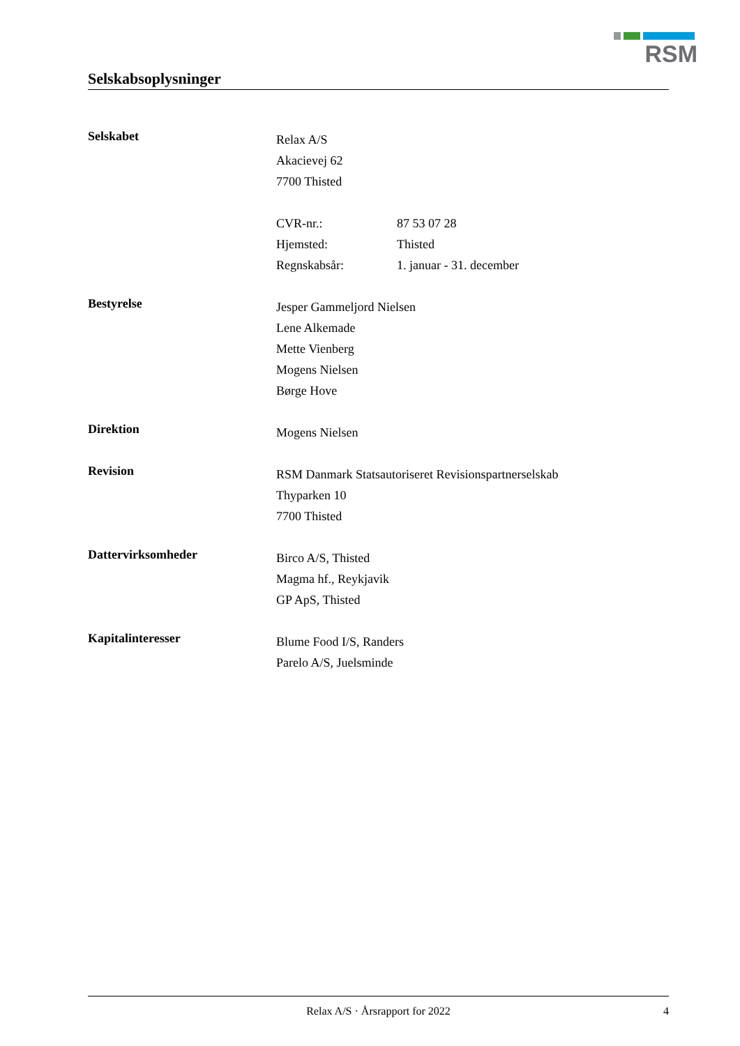RSM
Selskabsoplysninger
Selskabet
Relax A/S
Akacievej 62
7700 Thisted
CVR-nr.: 87 53 07 28
Hjemsted: Thisted
Regnskabsår: 1. januar - 31. december
Bestyrelse
Jesper Gammeljord Nielsen
Lene Alkemade
Mette Vienberg
Mogens Nielsen
Børge Hove
Direktion
Mogens Nielsen
Revision
RSM Danmark Statsautoriseret Revisionspartnerselskab
Thyparken 10
7700 Thisted
Dattervirksomheder
Birco A/S, Thisted
Magma hf., Reykjavik
GP ApS, Thisted
Kapitalinteresser
Blume Food I/S, Randers
Parelo A/S, Juelsminde
Relax A/S · Årsrapport for 2022
4